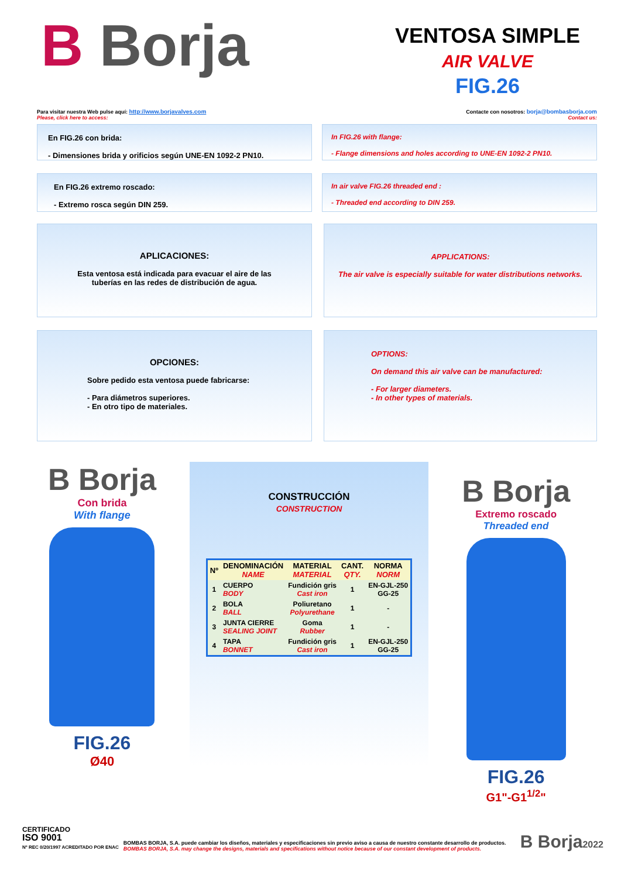B Borja
VENTOSA SIMPLE
AIR VALVE
FIG.26
Para visitar nuestra Web pulse aquí: http://www.borjavalves.com
Please, click here to access:
Contacte con nosotros: borja@bombasborja.com
Contact us:
En FIG.26 con brida:
- Dimensiones brida y orificios según UNE-EN 1092-2 PN10.
In FIG.26 with flange:
- Flange dimensions and holes according to UNE-EN 1092-2 PN10.
En FIG.26 extremo roscado:
- Extremo rosca según DIN 259.
In air valve FIG.26 threaded end :
- Threaded end according to DIN 259.
APLICACIONES:
Esta ventosa está indicada para evacuar el aire de las tuberías en las redes de distribución de agua.
APPLICATIONS:
The air valve is especially suitable for water distributions networks.
OPCIONES:
Sobre pedido esta ventosa puede fabricarse:
- Para diámetros superiores.
- En otro tipo de materiales.
OPTIONS:
On demand this air valve can be manufactured:
- For larger diameters.
- In other types of materials.
B Borja
Con brida
With flange
FIG.26
Ø40
CONSTRUCCIÓN
CONSTRUCTION
| Nº | DENOMINACIÓN NAME | MATERIAL MATERIAL | CANT. QTY. | NORMA NORM |
| --- | --- | --- | --- | --- |
| 1 | CUERPO BODY | Fundición gris Cast iron | 1 | EN-GJL-250 GG-25 |
| 2 | BOLA BALL | Poliuretano Polyurethane | 1 | - |
| 3 | JUNTA CIERRE SEALING JOINT | Goma Rubber | 1 | - |
| 4 | TAPA BONNET | Fundición gris Cast iron | 1 | EN-GJL-250 GG-25 |
B Borja
Extremo roscado
Threaded end
FIG.26
G1"-G1<sup>1/2</sup>"
CERTIFICADO
ISO 9001
Nº REC 0/20/1997 ACREDITADO POR ENAC
BOMBAS BORJA, S.A. puede cambiar los diseños, materiales y especificaciones sin previo aviso a causa de nuestro constante desarrollo de productos.
BOMBAS BORJA, S.A. may change the designs, materials and specifications without notice because of our constant development of products.
B Borja2022